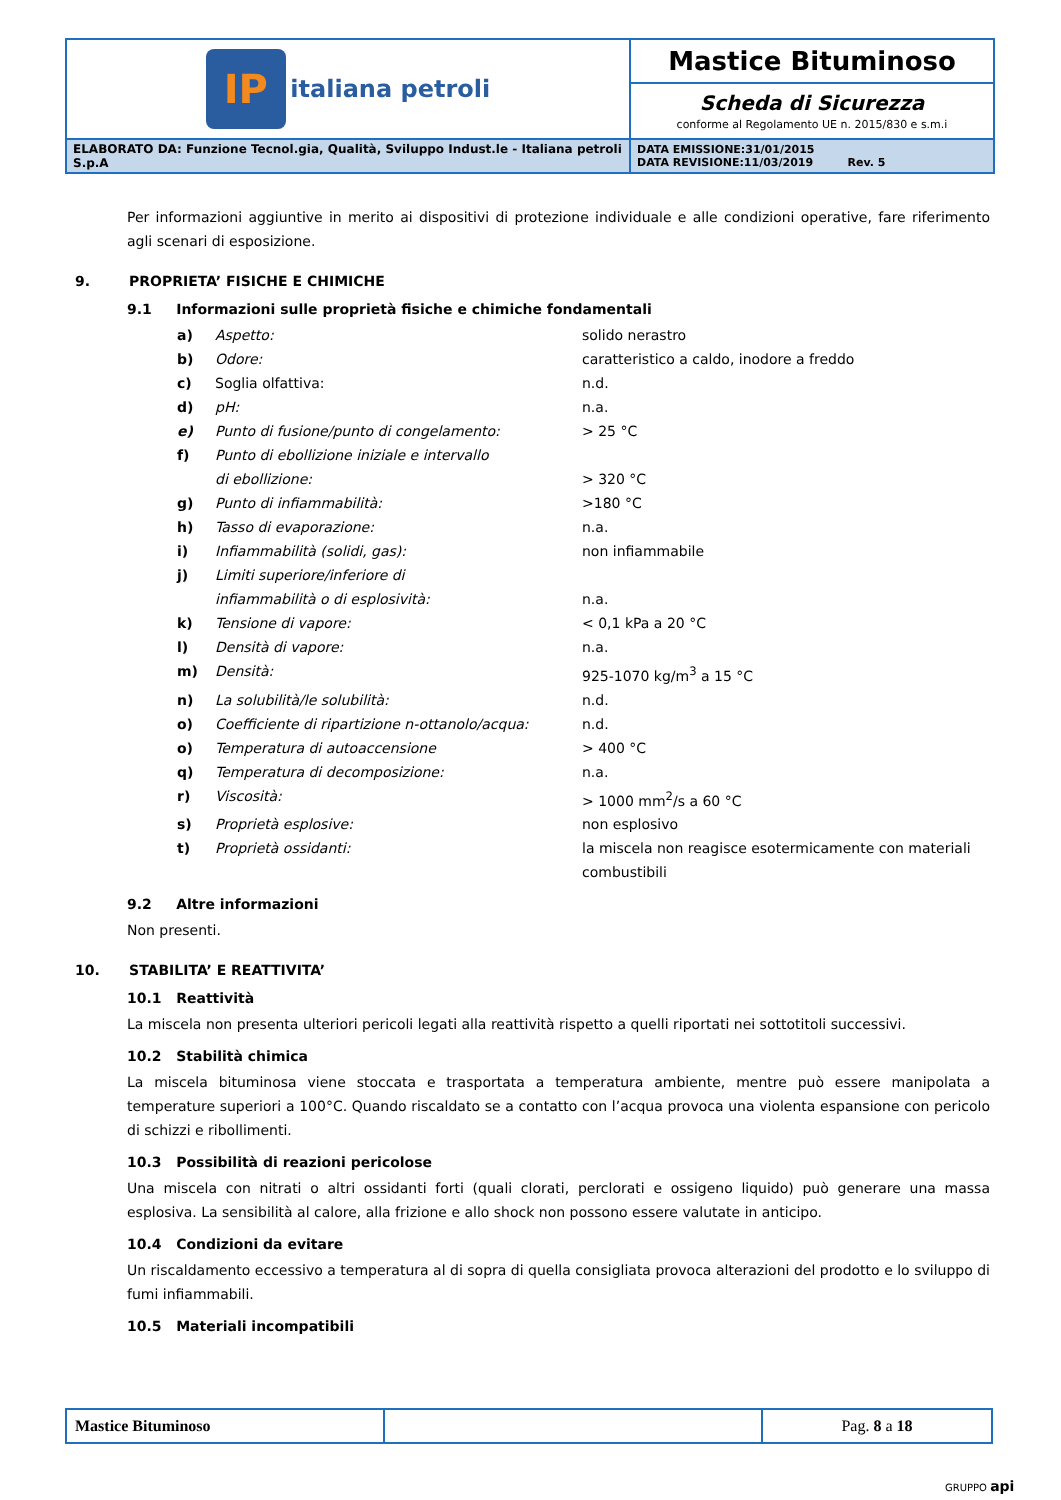| IP italiana petroli | Mastice Bituminoso |
| | Scheda di Sicurezza conforme al Regolamento UE n. 2015/830 e s.m.i |
| ELABORATO DA: Funzione Tecnol.gia, Qualità, Sviluppo Indust.le - Italiana petroli S.p.A | DATA EMISSIONE:31/01/2015 DATA REVISIONE:11/03/2019 Rev. 5 |
Per informazioni aggiuntive in merito ai dispositivi di protezione individuale e alle condizioni operative, fare riferimento agli scenari di esposizione.
9. PROPRIETA’ FISICHE E CHIMICHE
9.1 Informazioni sulle proprietà fisiche e chimiche fondamentali
| a) | Aspetto: | solido nerastro |
| b) | Odore: | caratteristico a caldo, inodore a freddo |
| c) | Soglia olfattiva: | n.d. |
| d) | pH: | n.a. |
| e) | Punto di fusione/punto di congelamento: | > 25 °C |
| f) | Punto di ebollizione iniziale e intervallo di ebollizione: | > 320 °C |
| g) | Punto di infiammabilità: | >180 °C |
| h) | Tasso di evaporazione: | n.a. |
| i) | Infiammabilità (solidi, gas): | non infiammabile |
| j) | Limiti superiore/inferiore di infiammabilità o di esplosività: | n.a. |
| k) | Tensione di vapore: | < 0,1 kPa a 20 °C |
| l) | Densità di vapore: | n.a. |
| m) | Densità: | 925-1070 kg/m<sup>3</sup> a 15 °C |
| n) | La solubilità/le solubilità: | n.d. |
| o) | Coefficiente di ripartizione n-ottanolo/acqua: | n.d. |
| o) | Temperatura di autoaccensione | > 400 °C |
| q) | Temperatura di decomposizione: | n.a. |
| r) | Viscosità: | > 1000 mm<sup>2</sup>/s a 60 °C |
| s) | Proprietà esplosive: | non esplosivo |
| t) | Proprietà ossidanti: | la miscela non reagisce esotermicamente con materiali combustibili |
9.2 Altre informazioni
Non presenti.
10. STABILITA’ E REATTIVITA’
10.1 Reattività
La miscela non presenta ulteriori pericoli legati alla reattività rispetto a quelli riportati nei sottotitoli successivi.
10.2 Stabilità chimica
La miscela bituminosa viene stoccata e trasportata a temperatura ambiente, mentre può essere manipolata a temperature superiori a 100°C. Quando riscaldato se a contatto con l’acqua provoca una violenta espansione con pericolo di schizzi e ribollimenti.
10.3 Possibilità di reazioni pericolose
Una miscela con nitrati o altri ossidanti forti (quali clorati, perclorati e ossigeno liquido) può generare una massa esplosiva. La sensibilità al calore, alla frizione e allo shock non possono essere valutate in anticipo.
10.4 Condizioni da evitare
Un riscaldamento eccessivo a temperatura al di sopra di quella consigliata provoca alterazioni del prodotto e lo sviluppo di fumi infiammabili.
10.5 Materiali incompatibili
| Mastice Bituminoso | | Pag. 8 a 18 |
GRUPPO api